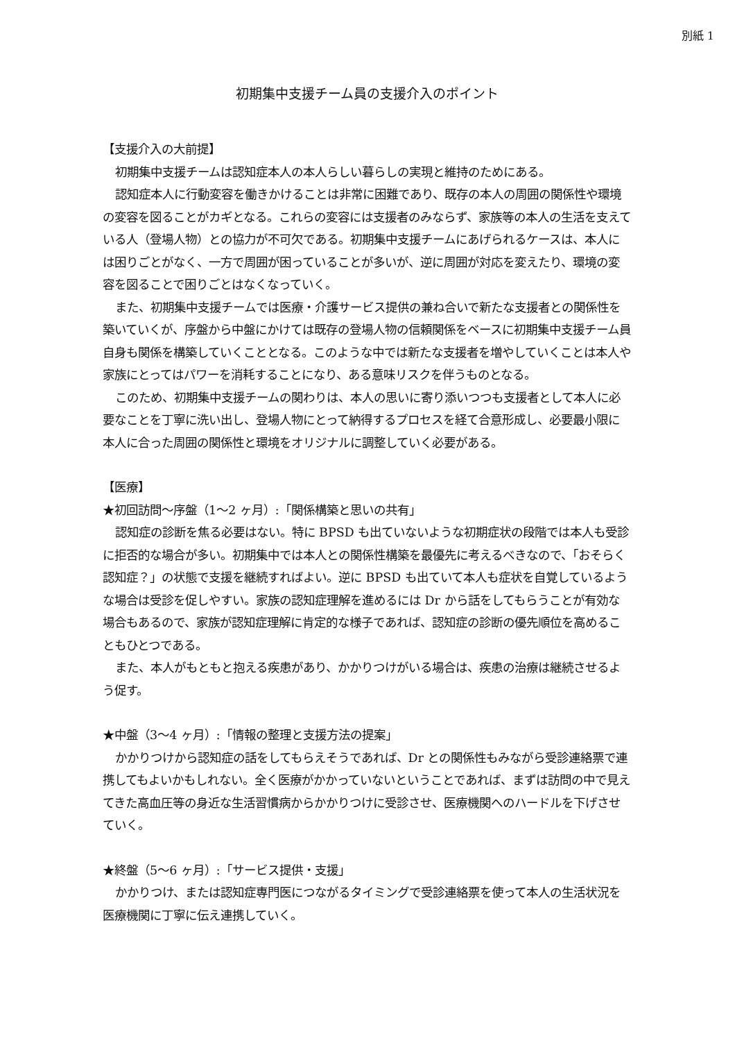別紙 1
初期集中支援チーム員の支援介入のポイント
【支援介入の大前提】
初期集中支援チームは認知症本人の本人らしい暮らしの実現と維持のためにある。
認知症本人に行動変容を働きかけることは非常に困難であり、既存の本人の周囲の関係性や環境の変容を図ることがカギとなる。これらの変容には支援者のみならず、家族等の本人の生活を支えている人（登場人物）との協力が不可欠である。初期集中支援チームにあげられるケースは、本人には困りごとがなく、一方で周囲が困っていることが多いが、逆に周囲が対応を変えたり、環境の変容を図ることで困りごとはなくなっていく。
また、初期集中支援チームでは医療・介護サービス提供の兼ね合いで新たな支援者との関係性を築いていくが、序盤から中盤にかけては既存の登場人物の信頼関係をベースに初期集中支援チーム員自身も関係を構築していくこととなる。このような中では新たな支援者を増やしていくことは本人や家族にとってはパワーを消耗することになり、ある意味リスクを伴うものとなる。
このため、初期集中支援チームの関わりは、本人の思いに寄り添いつつも支援者として本人に必要なことを丁寧に洗い出し、登場人物にとって納得するプロセスを経て合意形成し、必要最小限に本人に合った周囲の関係性と環境をオリジナルに調整していく必要がある。
【医療】
★初回訪問～序盤（1～2 ヶ月）:「関係構築と思いの共有」
認知症の診断を焦る必要はない。特に BPSD も出ていないような初期症状の段階では本人も受診に拒否的な場合が多い。初期集中では本人との関係性構築を最優先に考えるべきなので、「おそらく認知症？」の状態で支援を継続すればよい。逆に BPSD も出ていて本人も症状を自覚しているような場合は受診を促しやすい。家族の認知症理解を進めるには Dr から話をしてもらうことが有効な場合もあるので、家族が認知症理解に肯定的な様子であれば、認知症の診断の優先順位を高めることもひとつである。
また、本人がもともと抱える疾患があり、かかりつけがいる場合は、疾患の治療は継続させるよう促す。
★中盤（3～4 ヶ月）:「情報の整理と支援方法の提案」
かかりつけから認知症の話をしてもらえそうであれば、Dr との関係性もみながら受診連絡票で連携してもよいかもしれない。全く医療がかかっていないということであれば、まずは訪問の中で見えてきた高血圧等の身近な生活習慣病からかかりつけに受診させ、医療機関へのハードルを下げさせていく。
★終盤（5～6 ヶ月）:「サービス提供・支援」
かかりつけ、または認知症専門医につながるタイミングで受診連絡票を使って本人の生活状況を医療機関に丁寧に伝え連携していく。